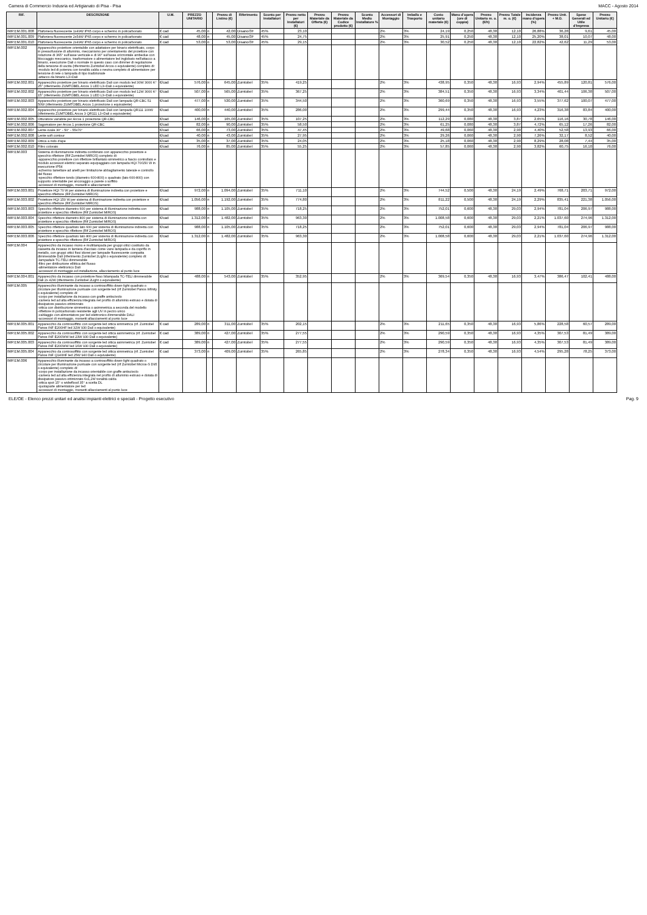Camera di Commercio Indusria ed Artigianato di Pisa - Pisa MACC - Agosto 2014
| RIF. | DESCRIZIONE | U.M. | PREZZO UNITARIO | | Prezzo di Listino (€) | Riferimento | Sconto per Installatori | Prezzo netto per Installatori (€) | Prezzo Materiale da Offerta (€) | Prezzo Materiale da Codice prodotto (€) | Sconto Medio Installatore % | Accessori di Montaggio | Imballo e Trasporto | Costo unitario materiale (€) | Mano d'opera (ore di coppia) | Prezzo Unitario m. o. (€/h) | Prezzo Totale m. o. (€) | Incidenza mano d'opera (%) | Prezzo Unit. + M.O. | Spese Generali ed Utile d'Impresa | Prezzo Unitario (€) |
| --- | --- | --- | --- | --- | --- | --- | --- | --- | --- | --- | --- | --- | --- | --- | --- | --- | --- | --- | --- | --- | --- |
| IMP.EM.001.008 | Plafoniera fluorescente 1x49W IP65 corpo e schermo in policarbonato | € cad | 45,00 | n | 42,00 | Disano/3F | 45% | 23,10 | | | | 2% | 3% | 24,19 | 0,250 | 48,38 | 12,10 | 26,88% | 36,28 | 9,61 | 45,00 |
| IMP.EM.001.009 | Plafoniera fluorescente 2x54W IP65 corpo e schermo in policarbonato | € cad | 48,00 | n | 45,00 | Disano/3F | 45% | 24,75 | | | | 2% | 3% | 25,91 | 0,250 | 48,38 | 12,10 | 25,20% | 38,01 | 10,07 | 48,00 |
| IMP.EM.001.010 | Plafoniera fluorescente 2x49W IP65 corpo e schermo in policarbonato | € cad | 53,00 | n | 53,00 | Disano/3F | 45% | 29,15 | | | | 2% | 3% | 30,52 | 0,250 | 48,38 | 12,10 | 22,82% | 42,62 | 11,29 | 53,00 |
| IMP.EM.002 | Apparecchio proiettore orientabile con adattatore per binario elettrificato, corpo in pressofusione di alluminio, meccanismo per orientamento del proiettore con rotazione di 365° sull'asse verticale e di 90° sull'asse orizzontale ambedue con bloccaggio meccanico, trasformatore o alimentatore led inglobato nell'attacco a binario, esecuzione Dali o normale in questo caso con dimmer di regolazione della tensione di uscita (riferimento Zumtobel Arcos o equivalente) completo di: -modulo led di potenza con tonalità calda o neutra completo di alimentatore per tensione di rete o lampada di tipo tradizionale -attacco da binario L3+Dali | | | | | | | | | | | | | | | | | | | | |
| IMP.EM.002.001 | Apparecchio proiettore per binario elettrificato Dali con modulo led 30W 3000 K° 25° (riferimento ZUMTOBEL Arcos 1 LED L3+Dali o equivalente) | €/cad | 576,00 | n | 645,00 | Zumtobel | 35% | 419,25 | | | | 2% | 3% | 438,95 | 0,350 | 48,38 | 16,93 | 2,94% | 455,89 | 120,81 | 576,00 |
| IMP.EM.002.002 | Apparecchio proiettore per binario elettrificato Dali con modulo led 12W 3000 K° 15° (riferimento ZUMTOBEL Arcos 1 LED L3+Dali o equivalente) | €/cad | 507,00 | n | 565,00 | Zumtobel | 35% | 367,25 | | | | 2% | 3% | 384,51 | 0,350 | 48,38 | 16,93 | 3,34% | 401,44 | 106,38 | 507,00 |
| IMP.EM.002.003 | Apparecchio proiettore per binario elettrificato Dali con lampada QR-CBC 51 50W (riferimento ZUMTOBEL Arcos 1 proiezione o equivalente) | €/cad | 477,00 | n | 530,00 | Zumtobel | 35% | 344,50 | | | | 2% | 3% | 360,69 | 0,350 | 48,38 | 16,93 | 3,55% | 377,62 | 100,07 | 477,00 |
| IMP.EM.002.004 | Apparecchio proiettore per binario elettrificato Dali con lampada QR111 100W (riferimento ZUMTOBEL Arcos 3 QR111 L3+Dali o equivalente) | €/cad | 400,00 | n | 440,00 | Zumtobel | 35% | 286,00 | | | | 2% | 3% | 299,44 | 0,350 | 48,38 | 16,93 | 4,23% | 316,38 | 83,84 | 400,00 |
| IMP.EM.002.005 | Otturatore variabile per Arcos 1 proiezione QR-CBC | €/cad | 146,00 | n | 165,00 | Zumtobel | 35% | 107,25 | | | | 2% | 3% | 112,29 | 0,080 | 48,38 | 3,87 | 2,65% | 116,16 | 30,78 | 146,00 |
| IMP.EM.002.006 | Sagomatore per Arcos 1 proiezione QR-CBC | €/cad | 82,00 | n | 90,00 | Zumtobel | 35% | 58,50 | | | | 2% | 3% | 61,25 | 0,080 | 48,38 | 3,87 | 4,72% | 65,12 | 17,26 | 82,00 |
| IMP.EM.002.007 | Lente ovale 30° - 50° - 55x70° | €/cad | 66,00 | n | 73,00 | Zumtobel | 35% | 47,45 | | | | 2% | 3% | 49,68 | 0,060 | 48,38 | 2,90 | 4,40% | 52,58 | 13,93 | 66,00 |
| IMP.EM.002.008 | Lente soft contour | €/cad | 40,00 | n | 43,00 | Zumtobel | 35% | 27,95 | | | | 2% | 3% | 29,26 | 0,060 | 48,38 | 2,90 | 7,26% | 32,17 | 8,52 | 40,00 |
| IMP.EM.002.009 | Ottica a nido d'ape | €/cad | 35,00 | n | 37,00 | Zumtobel | 35% | 24,05 | | | | 2% | 3% | 25,18 | 0,060 | 48,38 | 2,90 | 8,29% | 28,08 | 7,44 | 35,00 |
| IMP.EM.002.010 | Filtro colorato | €/cad | 76,00 | n | 85,00 | Zumtobel | 35% | 55,25 | | | | 2% | 3% | 57,85 | 0,060 | 48,38 | 2,90 | 3,82% | 60,75 | 16,10 | 76,00 |
| IMP.EM.003 | Sistema di illuminazione indiretta combinato con apparecchio proiettore e specchio riflettore (Rif Zumtobel MIROS) completo di: -apparecchio proiettore con riflettore brillantato simmetrico a fascio controllato e modulo accessori elettrici separato equipaggiato con lampada HQI 70/150 W in esecuzione IP54 -schermo lamellare ad anelli per limitazione abbagliamento laterale e controllo del flusso -specchio riflettore tondo (diametro 600-800) o quadrato (lato 600-800) con supporto orientabile per ancoraggio a parete o soffitto -accessori di montaggio, morsetti e allacciamenti | | | | | | | | | | | | | | | | | | | | |
| IMP.EM.003.001 | Proiettore HQI 70 W per sistema di illuminazione indiretta con proiettore e specchio riflettore (Rif Zumtobel MIROS) | €/cad | 972,00 | n | 1.094,00 | Zumtobel | 35% | 711,10 | | | | 2% | 3% | 744,52 | 0,500 | 48,38 | 24,19 | 2,49% | 768,71 | 203,71 | 972,00 |
| IMP.EM.003.002 | Proiettore HQI 150 W per sistema di illuminazione indiretta con proiettore e specchio riflettore (Rif Zumtobel MIROS) | €/cad | 1.056,00 | n | 1.192,00 | Zumtobel | 35% | 774,80 | | | | 2% | 3% | 811,22 | 0,500 | 48,38 | 24,19 | 2,29% | 835,41 | 221,38 | 1.056,00 |
| IMP.EM.003.003 | Specchio riflettore diametro 600 per sistema di illuminazione indiretta con proiettore e specchio riflettore (Rif Zumtobel MIROS) | €/cad | 988,00 | n | 1.105,00 | Zumtobel | 35% | 718,25 | | | | 2% | 3% | 752,01 | 0,600 | 48,38 | 29,03 | 2,94% | 781,04 | 206,97 | 988,00 |
| IMP.EM.003.004 | Specchio riflettore diametro 800 per sistema di illuminazione indiretta con proiettore e specchio riflettore (Rif Zumtobel MIROS) | €/cad | 1.312,00 | n | 1.482,00 | Zumtobel | 35% | 963,30 | | | | 2% | 3% | 1.008,58 | 0,600 | 48,38 | 29,03 | 2,21% | 1.037,60 | 274,96 | 1.312,00 |
| IMP.EM.003.005 | Specchio riflettore quadrato lato 600 per sistema di illuminazione indiretta con proiettore e specchio riflettore (Rif Zumtobel MIROS) | €/cad | 988,00 | n | 1.105,00 | Zumtobel | 35% | 718,25 | | | | 2% | 3% | 752,01 | 0,600 | 48,38 | 29,03 | 2,94% | 781,04 | 206,97 | 988,00 |
| IMP.EM.003.006 | Specchio riflettore quadrato lato 800 per sistema di illuminazione indiretta con proiettore e specchio riflettore (Rif Zumtobel MIROS) | €/cad | 1.312,00 | n | 1.482,00 | Zumtobel | 35% | 963,30 | | | | 2% | 3% | 1.008,58 | 0,600 | 48,38 | 29,03 | 2,21% | 1.037,60 | 274,96 | 1.312,00 |
| IMP.EM.004 | Apparecchio da incasso mono e multilampada per gruppi ottici costituito da cassetta da incasso in lamiera d'acciaio come vano lampada e da copriflo in metallo, con gruppi ottici fissi idonei per lampade fluorescente compatta dimmerabile Dali (riferimento Zumtobel 2Light o equivalente) completo di: -lampada/e TC-TELI dimmerabile -filtro per dirtibuzione ellittica del flusso -alimentatore elettronico Dali -accessori di montaggio ed installazione, allacciamento al punto luce | | | | | | | | | | | | | | | | | | | | |
| IMP.EM.004.001 | Apparecchio da incasso con proiettore fisso bilampada TC-TELI dimmerabile Dali 2x 42W (riferimento Zumtobel 2Light o equivalente) | €/cad | 488,00 | n | 543,00 | Zumtobel | 35% | 352,95 | | | | 2% | 3% | 369,54 | 0,350 | 48,38 | 16,93 | 3,47% | 386,47 | 102,41 | 488,00 |
| IMP.EM.005 | Apparecchio illuminante da incasso a controsoffitto down-light quadrato o circolare per illuminazione puntuale con sorgente led (rif Zumtobel Panos Infinity o equivalente) completo di: -corpo per installazione da incasso con graffe antiscivolo -camera led ad alta efficienza integrata nel profilo di alluminio estruso e dotata di dissipatore passivo ottimizzato -ottica con distribuzione simmetrica o asimmetrica a seconda del modello -riflettore in policarbonato resistente agli UV in pezzo unico -cablaggio con alimentatore per led elettronico dimmerabile DALI -accessori di montaggio, morsetti allacciamenti al punto luce | | | | | | | | | | | | | | | | | | | | |
| IMP.EM.005.001 | Apparecchio da controsoffitto con sorgente led ottica simmetrica (rif. Zumtobel Panos INF E200HF led 32W 930 Dali o equivalente) | € cad | 289,00 | n | 311,00 | Zumtobel | 35% | 202,15 | | | | 2% | 3% | 211,65 | 0,350 | 48,38 | 16,93 | 5,86% | 228,58 | 60,57 | 289,00 |
| IMP.EM.005.002 | Apparecchio da controsoffitto con sorgente led ottica asimmetrica (rif. Zumtobel Panos INF E200WW led 23W 930 Dali o equivalente) | € cad | 389,00 | n | 427,00 | Zumtobel | 35% | 277,55 | | | | 2% | 3% | 290,59 | 0,350 | 48,38 | 16,93 | 4,35% | 307,53 | 81,49 | 389,00 |
| IMP.EM.005.003 | Apparecchio da controsoffitto con sorgente led ottica asimmetrica (rif. Zumtobel Panos INF E200WW led 16W 930 Dali o equivalente) | € cad | 389,00 | n | 427,00 | Zumtobel | 35% | 277,55 | | | | 2% | 3% | 290,59 | 0,350 | 48,38 | 16,93 | 4,35% | 307,53 | 81,49 | 389,00 |
| IMP.EM.005.004 | Apparecchio da controsoffitto con sorgente led ottica simmetrica (rif. Zumtobel Panos INF Q140HF led 25W 940 Dali o equivalente) | € cad | 373,00 | n | 409,00 | Zumtobel | 35% | 265,85 | | | | 2% | 3% | 278,34 | 0,350 | 48,38 | 16,93 | 4,54% | 295,28 | 78,25 | 373,00 |
| IMP.EM.006 | Apparecchio illuminante da incasso a controsoffitto down-light quadrato o circolare per illuminazione puntuale con sorgente led (rif Zumtobel Micros-S D95 o equivalente) completo di: -corpo per installazione da incasso orientabile con graffe antiscivolo -camera led ad alta efficienza integrata nel profilo di alluminio estruso e dotata di dissipatore passivo ottimizzato 6x1,2W tonalità calda -ottica spot 15° o widwflood 35° a scelta DL -quotaparte alimentatore per led -accessori di montaggio, morsetti allacciamenti al punto luce | | | | | | | | | | | | | | | | | | | | |
ELE/OE - Elenco prezzi unitari ed analisi impianti elettrici e speciali - Progetto esecutivo Pag. 9